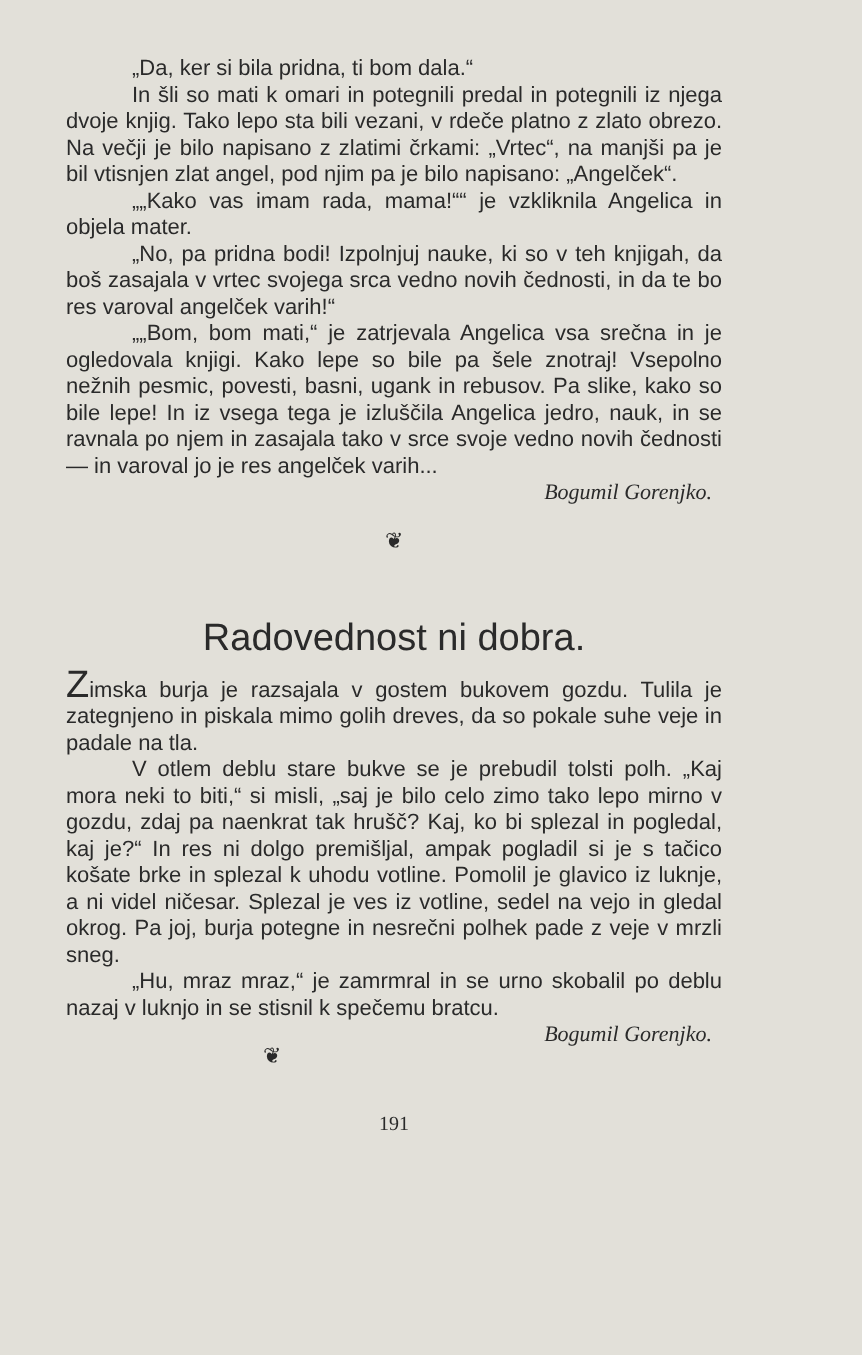„Da, ker si bila pridna, ti bom dala.“
In šli so mati k omari in potegnili predal in potegnili iz njega dvoje knjig. Tako lepo sta bili vezani, v rdeče platno z zlato obrezo. Na večji je bilo napisano z zlatimi črkami: „Vrtec“, na manjši pa je bil vtisnjen zlat angel, pod njim pa je bilo napisano: „Angelček“.
„„Kako vas imam rada, mama!““ je vzkliknila Angelica in objela mater.
„No, pa pridna bodi! Izpolnjuj nauke, ki so v teh knjigah, da boš zasajala v vrtec svojega srca vedno novih čednosti, in da te bo res varoval angelček varih!“
„„Bom, bom mati,“ je zatrjevala Angelica vsa srečna in je ogledovala knjigi. Kako lepe so bile pa šele znotraj! Vsepolno nežnih pesmic, povesti, basni, ugank in rebusov. Pa slike, kako so bile lepe! In iz vsega tega je izluščila Angelica jedro, nauk, in se ravnala po njem in zasajala tako v srce svoje vedno novih čednosti — in varoval jo je res angelček varih...
Bogumil Gorenjko.
❦
Radovednost ni dobra.
Zimska burja je razsajala v gostem bukovem gozdu. Tulila je zategnjeno in piskala mimo golih dreves, da so pokale suhe veje in padale na tla.
V otlem deblu stare bukve se je prebudil tolsti polh. „Kaj mora neki to biti,“ si misli, „saj je bilo celo zimo tako lepo mirno v gozdu, zdaj pa naenkrat tak hrušč? Kaj, ko bi splezal in pogledal, kaj je?“ In res ni dolgo premišljal, ampak pogladil si je s tačico košate brke in splezal k uhodu votline. Pomolil je glavico iz luknje, a ni videl ničesar. Splezal je ves iz votline, sedel na vejo in gledal okrog. Pa joj, burja potegne in nesrečni polhek pade z veje v mrzli sneg.
„Hu, mraz mraz,“ je zamrmral in se urno skobalil po deblu nazaj v luknjo in se stisnil k spečemu bratcu. Bogumil Gorenjko.
❦
191